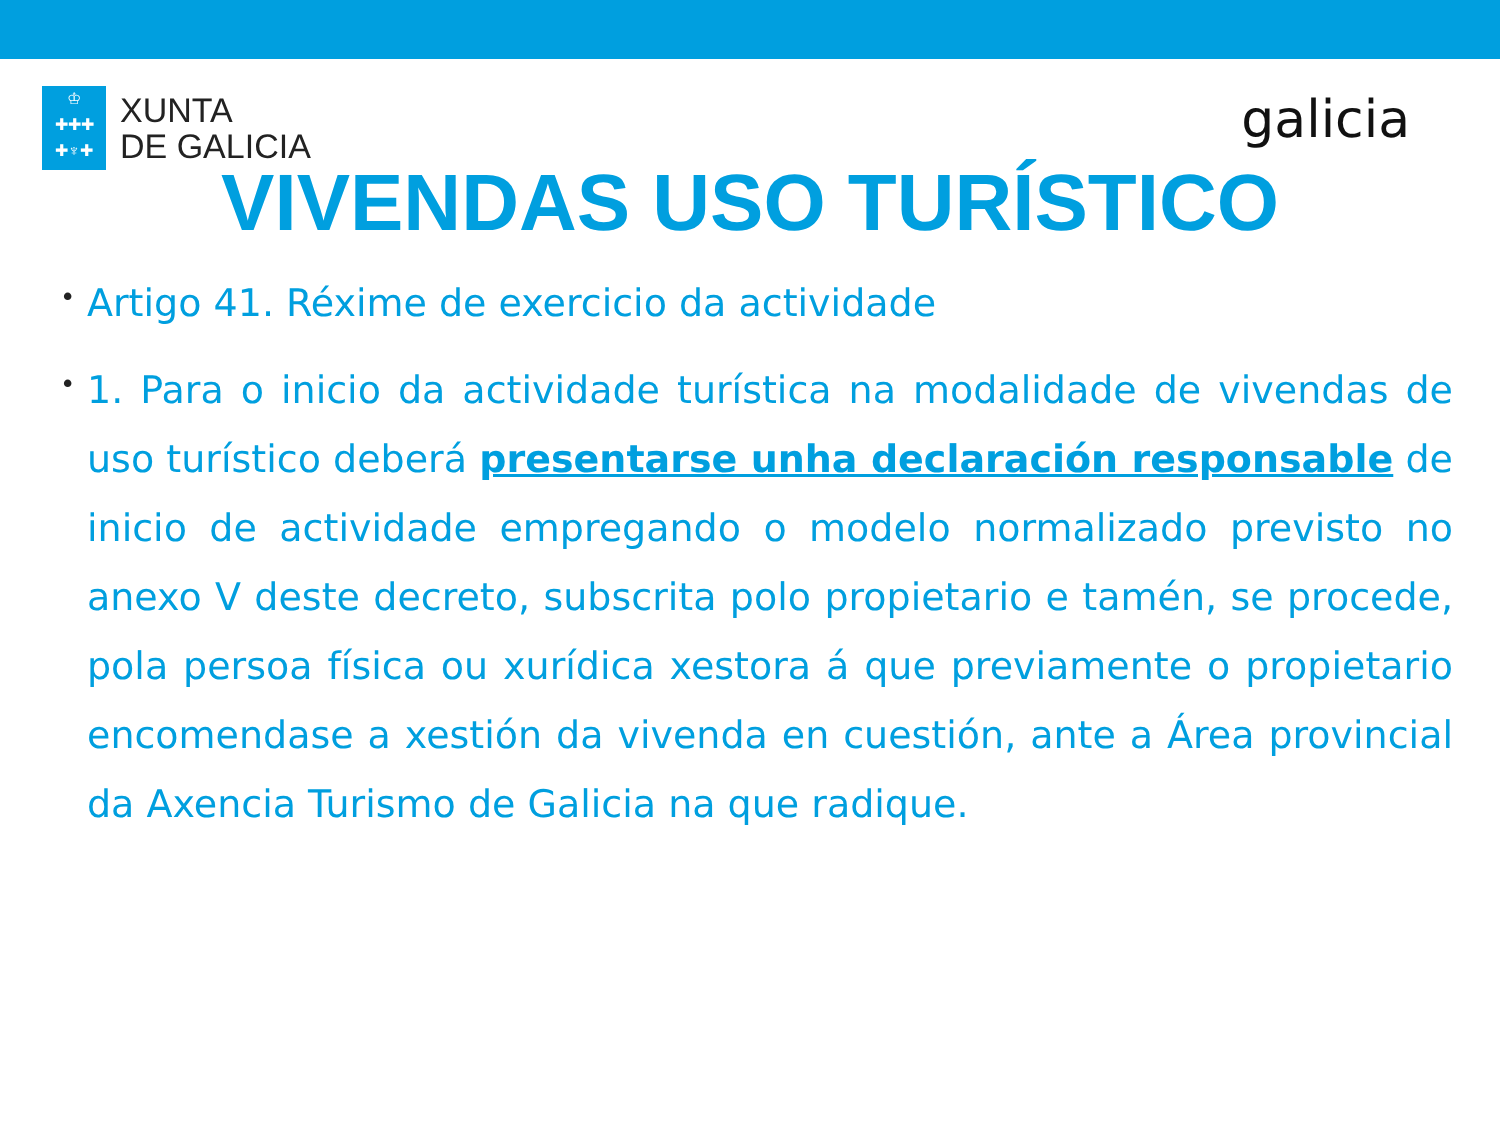♔
✚✚✚
✚♆✚
XUNTA
DE GALICIA
galicia
VIVENDAS USO TURÍSTICO
• Artigo 41. Réxime de exercicio da actividade
• 1. Para o inicio da actividade turística na modalidade de vivendas de uso turístico deberá presentarse unha declaración responsable de inicio de actividade empregando o modelo normalizado previsto no anexo V deste decreto, subscrita polo propietario e tamén, se procede, pola persoa física ou xurídica xestora á que previamente o propietario encomendase a xestión da vivenda en cuestión, ante a Área provincial da Axencia Turismo de Galicia na que radique.